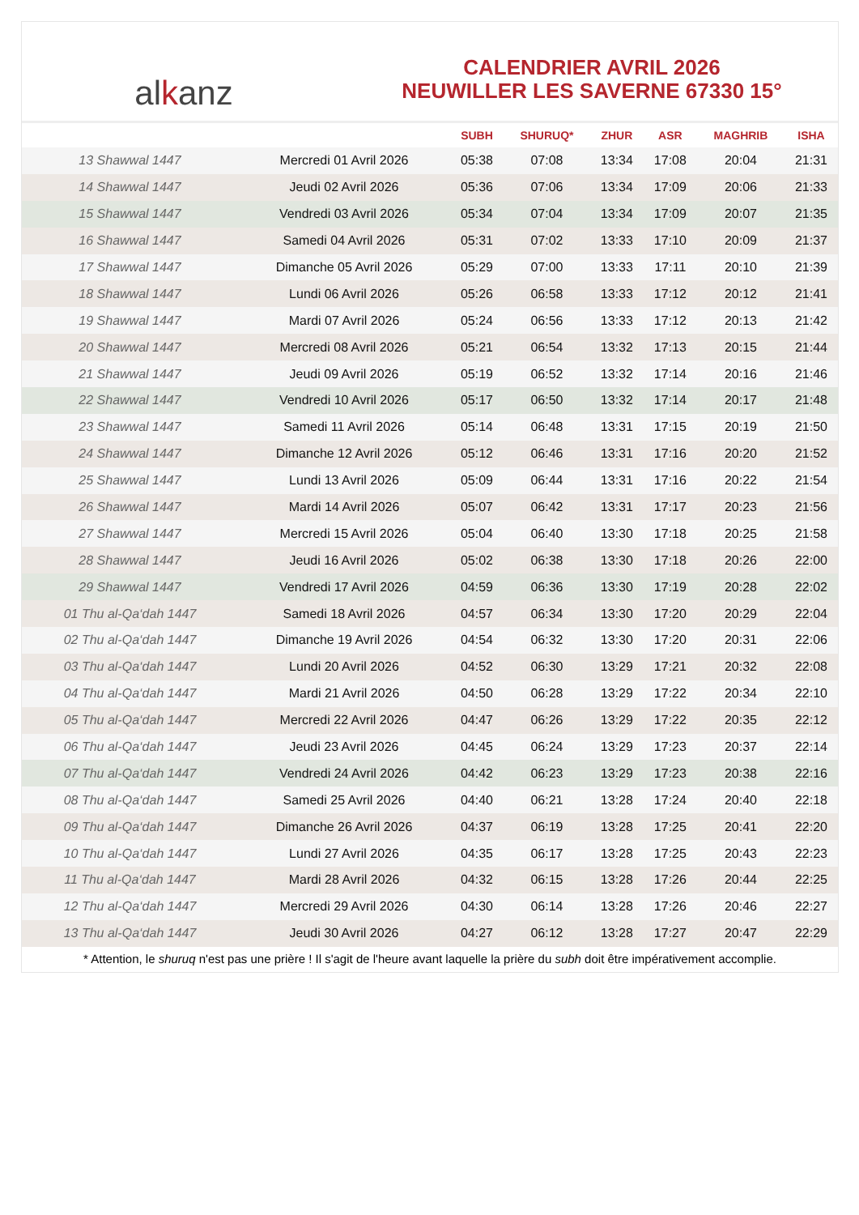alkanz
CALENDRIER AVRIL 2026
NEUWILLER LES SAVERNE 67330 15°
| | | SUBH | SHURUQ* | ZHUR | ASR | MAGHRIB | ISHA |
| --- | --- | --- | --- | --- | --- | --- | --- |
| 13 Shawwal 1447 | Mercredi 01 Avril 2026 | 05:38 | 07:08 | 13:34 | 17:08 | 20:04 | 21:31 |
| 14 Shawwal 1447 | Jeudi 02 Avril 2026 | 05:36 | 07:06 | 13:34 | 17:09 | 20:06 | 21:33 |
| 15 Shawwal 1447 | Vendredi 03 Avril 2026 | 05:34 | 07:04 | 13:34 | 17:09 | 20:07 | 21:35 |
| 16 Shawwal 1447 | Samedi 04 Avril 2026 | 05:31 | 07:02 | 13:33 | 17:10 | 20:09 | 21:37 |
| 17 Shawwal 1447 | Dimanche 05 Avril 2026 | 05:29 | 07:00 | 13:33 | 17:11 | 20:10 | 21:39 |
| 18 Shawwal 1447 | Lundi 06 Avril 2026 | 05:26 | 06:58 | 13:33 | 17:12 | 20:12 | 21:41 |
| 19 Shawwal 1447 | Mardi 07 Avril 2026 | 05:24 | 06:56 | 13:33 | 17:12 | 20:13 | 21:42 |
| 20 Shawwal 1447 | Mercredi 08 Avril 2026 | 05:21 | 06:54 | 13:32 | 17:13 | 20:15 | 21:44 |
| 21 Shawwal 1447 | Jeudi 09 Avril 2026 | 05:19 | 06:52 | 13:32 | 17:14 | 20:16 | 21:46 |
| 22 Shawwal 1447 | Vendredi 10 Avril 2026 | 05:17 | 06:50 | 13:32 | 17:14 | 20:17 | 21:48 |
| 23 Shawwal 1447 | Samedi 11 Avril 2026 | 05:14 | 06:48 | 13:31 | 17:15 | 20:19 | 21:50 |
| 24 Shawwal 1447 | Dimanche 12 Avril 2026 | 05:12 | 06:46 | 13:31 | 17:16 | 20:20 | 21:52 |
| 25 Shawwal 1447 | Lundi 13 Avril 2026 | 05:09 | 06:44 | 13:31 | 17:16 | 20:22 | 21:54 |
| 26 Shawwal 1447 | Mardi 14 Avril 2026 | 05:07 | 06:42 | 13:31 | 17:17 | 20:23 | 21:56 |
| 27 Shawwal 1447 | Mercredi 15 Avril 2026 | 05:04 | 06:40 | 13:30 | 17:18 | 20:25 | 21:58 |
| 28 Shawwal 1447 | Jeudi 16 Avril 2026 | 05:02 | 06:38 | 13:30 | 17:18 | 20:26 | 22:00 |
| 29 Shawwal 1447 | Vendredi 17 Avril 2026 | 04:59 | 06:36 | 13:30 | 17:19 | 20:28 | 22:02 |
| 01 Thu al-Qa‘dah 1447 | Samedi 18 Avril 2026 | 04:57 | 06:34 | 13:30 | 17:20 | 20:29 | 22:04 |
| 02 Thu al-Qa‘dah 1447 | Dimanche 19 Avril 2026 | 04:54 | 06:32 | 13:30 | 17:20 | 20:31 | 22:06 |
| 03 Thu al-Qa‘dah 1447 | Lundi 20 Avril 2026 | 04:52 | 06:30 | 13:29 | 17:21 | 20:32 | 22:08 |
| 04 Thu al-Qa‘dah 1447 | Mardi 21 Avril 2026 | 04:50 | 06:28 | 13:29 | 17:22 | 20:34 | 22:10 |
| 05 Thu al-Qa‘dah 1447 | Mercredi 22 Avril 2026 | 04:47 | 06:26 | 13:29 | 17:22 | 20:35 | 22:12 |
| 06 Thu al-Qa‘dah 1447 | Jeudi 23 Avril 2026 | 04:45 | 06:24 | 13:29 | 17:23 | 20:37 | 22:14 |
| 07 Thu al-Qa‘dah 1447 | Vendredi 24 Avril 2026 | 04:42 | 06:23 | 13:29 | 17:23 | 20:38 | 22:16 |
| 08 Thu al-Qa‘dah 1447 | Samedi 25 Avril 2026 | 04:40 | 06:21 | 13:28 | 17:24 | 20:40 | 22:18 |
| 09 Thu al-Qa‘dah 1447 | Dimanche 26 Avril 2026 | 04:37 | 06:19 | 13:28 | 17:25 | 20:41 | 22:20 |
| 10 Thu al-Qa‘dah 1447 | Lundi 27 Avril 2026 | 04:35 | 06:17 | 13:28 | 17:25 | 20:43 | 22:23 |
| 11 Thu al-Qa‘dah 1447 | Mardi 28 Avril 2026 | 04:32 | 06:15 | 13:28 | 17:26 | 20:44 | 22:25 |
| 12 Thu al-Qa‘dah 1447 | Mercredi 29 Avril 2026 | 04:30 | 06:14 | 13:28 | 17:26 | 20:46 | 22:27 |
| 13 Thu al-Qa‘dah 1447 | Jeudi 30 Avril 2026 | 04:27 | 06:12 | 13:28 | 17:27 | 20:47 | 22:29 |
* Attention, le shuruq n'est pas une prière ! Il s'agit de l'heure avant laquelle la prière du subh doit être impérativement accomplie.